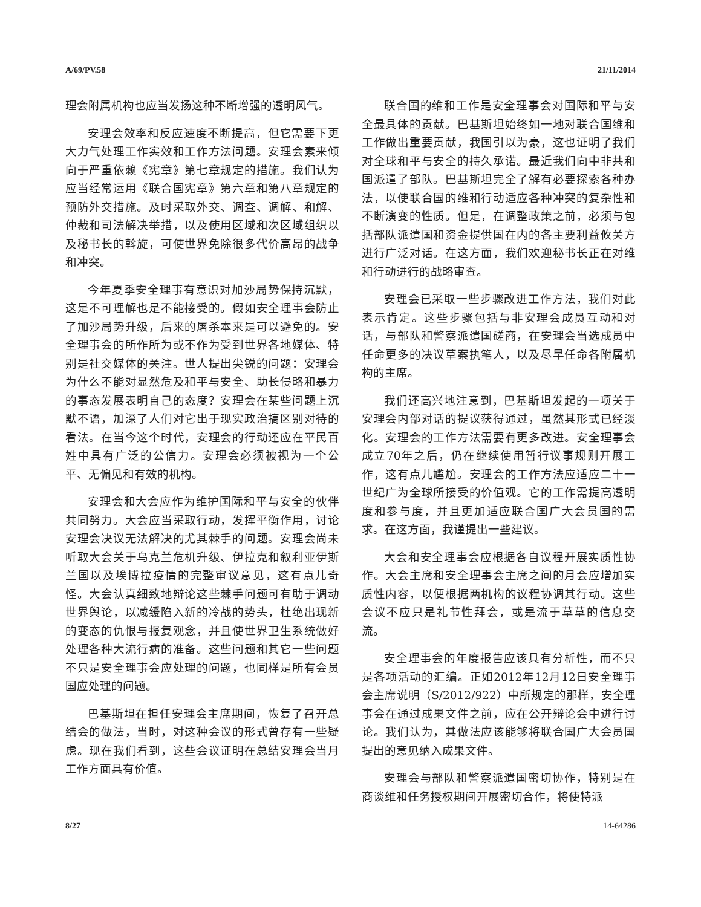A/69/PV.58 21/11/2014
理会附属机构也应当发扬这种不断增强的透明风气。
安理会效率和反应速度不断提高，但它需要下更大力气处理工作实效和工作方法问题。安理会素来倾向于严重依赖《宪章》第七章规定的措施。我们认为应当经常运用《联合国宪章》第六章和第八章规定的预防外交措施。及时采取外交、调查、调解、和解、仲裁和司法解决举措，以及使用区域和次区域组织以及秘书长的斡旋，可使世界免除很多代价高昂的战争和冲突。
今年夏季安全理事有意识对加沙局势保持沉默，这是不可理解也是不能接受的。假如安全理事会防止了加沙局势升级，后来的屠杀本来是可以避免的。安全理事会的所作所为或不作为受到世界各地媒体、特别是社交媒体的关注。世人提出尖锐的问题：安理会为什么不能对显然危及和平与安全、助长侵略和暴力的事态发展表明自己的态度？安理会在某些问题上沉默不语，加深了人们对它出于现实政治搞区别对待的看法。在当今这个时代，安理会的行动还应在平民百姓中具有广泛的公信力。安理会必须被视为一个公平、无偏见和有效的机构。
安理会和大会应作为维护国际和平与安全的伙伴共同努力。大会应当采取行动，发挥平衡作用，讨论安理会决议无法解决的尤其棘手的问题。安理会尚未听取大会关于乌克兰危机升级、伊拉克和叙利亚伊斯兰国以及埃博拉疫情的完整审议意见，这有点儿奇怪。大会认真细致地辩论这些棘手问题可有助于调动世界舆论，以减缓陷入新的冷战的势头，杜绝出现新的变态的仇恨与报复观念，并且使世界卫生系统做好处理各种大流行病的准备。这些问题和其它一些问题不只是安全理事会应处理的问题，也同样是所有会员国应处理的问题。
巴基斯坦在担任安理会主席期间，恢复了召开总结会的做法，当时，对这种会议的形式曾存有一些疑虑。现在我们看到，这些会议证明在总结安理会当月工作方面具有价值。
联合国的维和工作是安全理事会对国际和平与安全最具体的贡献。巴基斯坦始终如一地对联合国维和工作做出重要贡献，我国引以为豪，这也证明了我们对全球和平与安全的持久承诺。最近我们向中非共和国派遣了部队。巴基斯坦完全了解有必要探索各种办法，以使联合国的维和行动适应各种冲突的复杂性和不断演变的性质。但是，在调整政策之前，必须与包括部队派遣国和资金提供国在内的各主要利益攸关方进行广泛对话。在这方面，我们欢迎秘书长正在对维和行动进行的战略审查。
安理会已采取一些步骤改进工作方法，我们对此表示肯定。这些步骤包括与非安理会成员互动和对话，与部队和警察派遣国磋商，在安理会当选成员中任命更多的决议草案执笔人，以及尽早任命各附属机构的主席。
我们还高兴地注意到，巴基斯坦发起的一项关于安理会内部对话的提议获得通过，虽然其形式已经淡化。安理会的工作方法需要有更多改进。安全理事会成立70年之后，仍在继续使用暂行议事规则开展工作，这有点儿尴尬。安理会的工作方法应适应二十一世纪广为全球所接受的价值观。它的工作需提高透明度和参与度，并且更加适应联合国广大会员国的需求。在这方面，我谨提出一些建议。
大会和安全理事会应根据各自议程开展实质性协作。大会主席和安全理事会主席之间的月会应增加实质性内容，以便根据两机构的议程协调其行动。这些会议不应只是礼节性拜会，或是流于草草的信息交流。
安全理事会的年度报告应该具有分析性，而不只是各项活动的汇编。正如2012年12月12日安全理事会主席说明（S/2012/922）中所规定的那样，安全理事会在通过成果文件之前，应在公开辩论会中进行讨论。我们认为，其做法应该能够将联合国广大会员国提出的意见纳入成果文件。
安理会与部队和警察派遣国密切协作，特别是在商谈维和任务授权期间开展密切合作，将使特派
8/27 14-64286